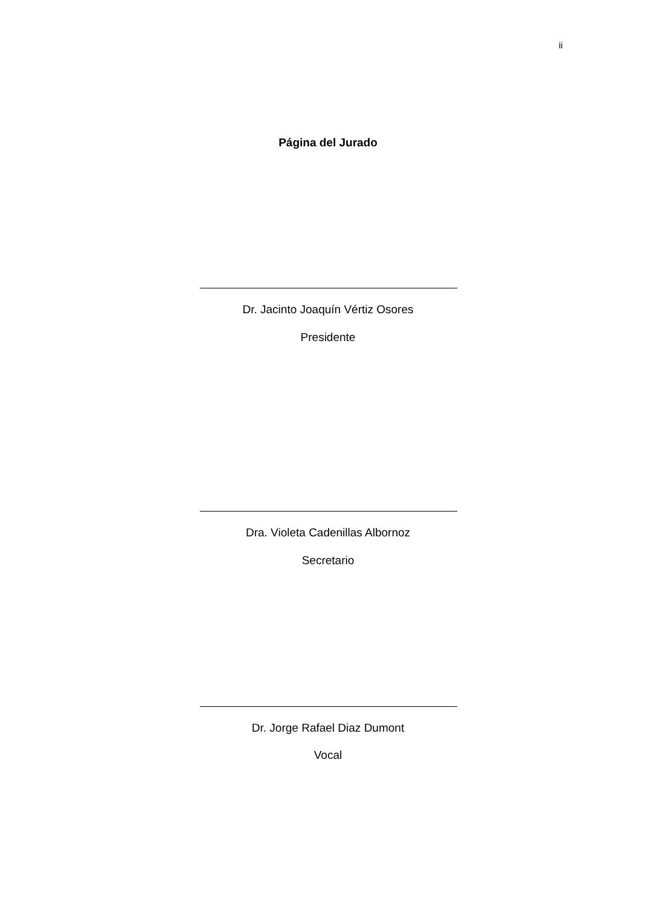ii
Página del Jurado
Dr. Jacinto Joaquín Vértiz Osores
Presidente
Dra. Violeta Cadenillas Albornoz
Secretario
Dr. Jorge Rafael Diaz Dumont
Vocal